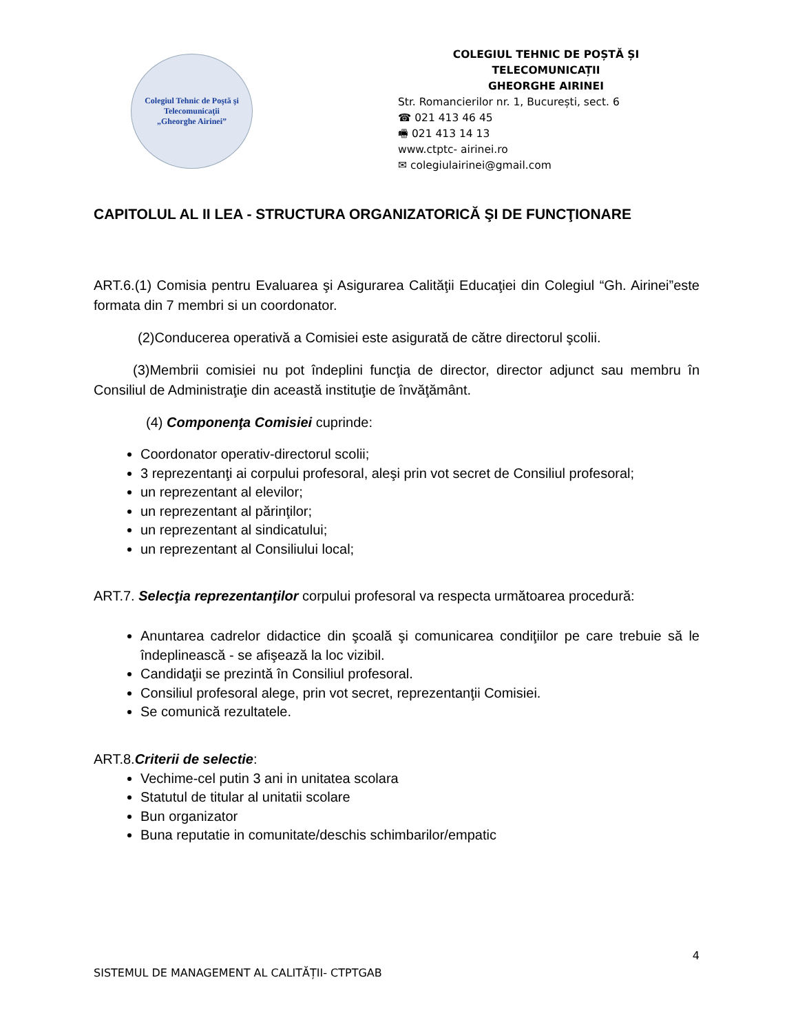Colegiul Tehnic de Poştă şi Telecomunicaţii
„Gheorghe Airinei”
COLEGIUL TEHNIC DE POȘTĂ ȘI TELECOMUNICAȚII
GHEORGHE AIRINEI
Str. Romancierilor nr. 1, București, sect. 6
☎ 021 413 46 45
🖷 021 413 14 13
www.ctptc- airinei.ro
✉ colegiulairinei@gmail.com
CAPITOLUL AL II LEA - STRUCTURA ORGANIZATORICĂ ŞI DE FUNCŢIONARE
ART.6.(1) Comisia pentru Evaluarea şi Asigurarea Calităţii Educaţiei din Colegiul “Gh. Airinei”este formata din 7 membri si un coordonator.
(2)Conducerea operativă a Comisiei este asigurată de către directorul şcolii.
(3)Membrii comisiei nu pot îndeplini funcţia de director, director adjunct sau membru în Consiliul de Administraţie din această instituţie de învăţământ.
(4) Componenţa Comisiei cuprinde:
Coordonator operativ-directorul scolii;
3 reprezentanţi ai corpului profesoral, aleşi prin vot secret de Consiliul profesoral;
un reprezentant al elevilor;
un reprezentant al părinţilor;
un reprezentant al sindicatului;
un reprezentant al Consiliului local;
ART.7. Selecţia reprezentanţilor corpului profesoral va respecta următoarea procedură:
Anuntarea cadrelor didactice din şcoală şi comunicarea condiţiilor pe care trebuie să le îndeplinească - se afişează la loc vizibil.
Candidaţii se prezintă în Consiliul profesoral.
Consiliul profesoral alege, prin vot secret, reprezentanţii Comisiei.
Se comunică rezultatele.
ART.8.Criterii de selectie:
Vechime-cel putin 3 ani in unitatea scolara
Statutul de titular al unitatii scolare
Bun organizator
Buna reputatie in comunitate/deschis schimbarilor/empatic
4
SISTEMUL DE MANAGEMENT AL CALITĂȚII- CTPTGAB